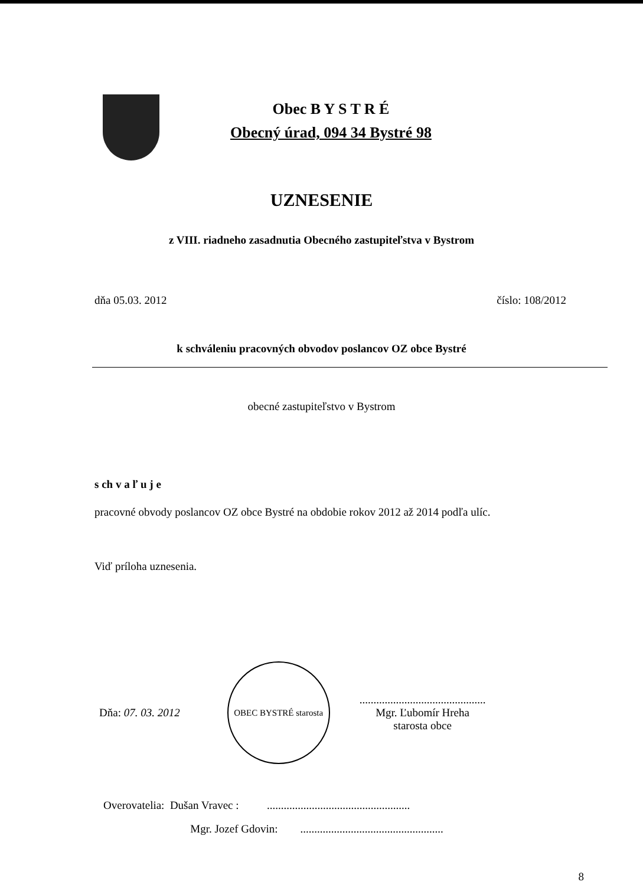Obec B Y S T R É
Obecný úrad, 094 34 Bystré 98
UZNESENIE
z VIII. riadneho zasadnutia Obecného zastupiteľstva v Bystrom
dňa 05.03. 2012 číslo: 108/2012
k schváleniu pracovných obvodov poslancov OZ obce Bystré
obecné zastupiteľstvo v Bystrom
s ch v a ľ u j e
pracovné obvody poslancov OZ obce Bystré na obdobie rokov 2012 až 2014 podľa ulíc.
Viď príloha uznesenia.
Dňa: 07. 03. 2012
OBEC BYSTRÉ starosta
.............................................
Mgr. Ľubomír Hreha
starosta obce
Overovatelia: Dušan Vravec : ...................................................
Mgr. Jozef Gdovin: ...................................................
8